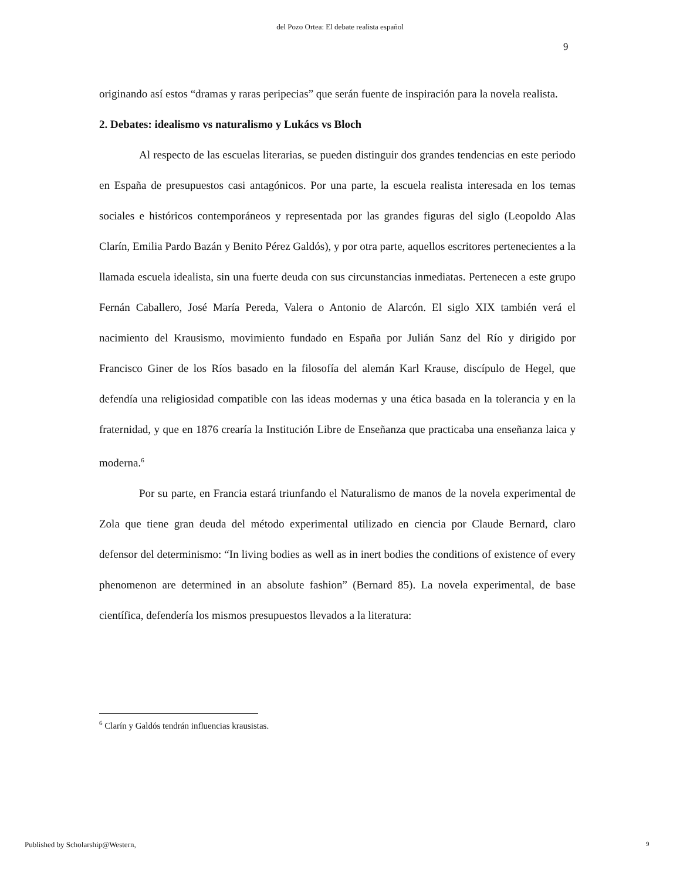del Pozo Ortea: El debate realista español
9
originando así estos “dramas y raras peripecias” que serán fuente de inspiración para la novela realista.
2. Debates: idealismo vs naturalismo y Lukács vs Bloch
Al respecto de las escuelas literarias, se pueden distinguir dos grandes tendencias en este periodo en España de presupuestos casi antagónicos. Por una parte, la escuela realista interesada en los temas sociales e históricos contemporáneos y representada por las grandes figuras del siglo (Leopoldo Alas Clarín, Emilia Pardo Bazán y Benito Pérez Galdós), y por otra parte, aquellos escritores pertenecientes a la llamada escuela idealista, sin una fuerte deuda con sus circunstancias inmediatas. Pertenecen a este grupo Fernán Caballero, José María Pereda, Valera o Antonio de Alarcón. El siglo XIX también verá el nacimiento del Krausismo, movimiento fundado en España por Julián Sanz del Río y dirigido por Francisco Giner de los Ríos basado en la filosofía del alemán Karl Krause, discípulo de Hegel, que defendía una religiosidad compatible con las ideas modernas y una ética basada en la tolerancia y en la fraternidad, y que en 1876 crearía la Institución Libre de Enseñanza que practicaba una enseñanza laica y moderna.<sup>6</sup>
Por su parte, en Francia estará triunfando el Naturalismo de manos de la novela experimental de Zola que tiene gran deuda del método experimental utilizado en ciencia por Claude Bernard, claro defensor del determinismo: “In living bodies as well as in inert bodies the conditions of existence of every phenomenon are determined in an absolute fashion” (Bernard 85). La novela experimental, de base científica, defendería los mismos presupuestos llevados a la literatura:
<sup>6</sup> Clarín y Galdós tendrán influencias krausistas.
Published by Scholarship@Western,
9